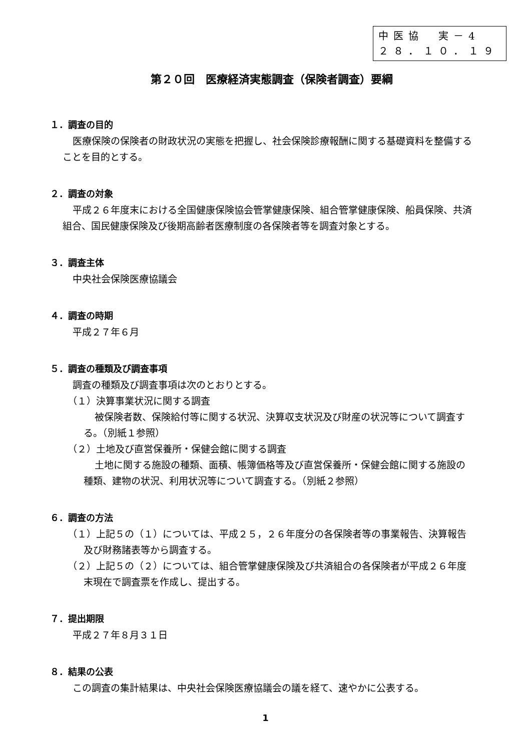中医協　実－4
２８．１０．１９
第２０回　医療経済実態調査（保険者調査）要綱
１．調査の目的
医療保険の保険者の財政状況の実態を把握し、社会保険診療報酬に関する基礎資料を整備することを目的とする。
２．調査の対象
平成２６年度末における全国健康保険協会管掌健康保険、組合管掌健康保険、船員保険、共済組合、国民健康保険及び後期高齢者医療制度の各保険者等を調査対象とする。
３．調査主体
中央社会保険医療協議会
４．調査の時期
平成２７年６月
５．調査の種類及び調査事項
調査の種類及び調査事項は次のとおりとする。
（１）決算事業状況に関する調査
被保険者数、保険給付等に関する状況、決算収支状況及び財産の状況等について調査する。（別紙１参照）
（２）土地及び直営保養所・保健会館に関する調査
土地に関する施設の種類、面積、帳簿価格等及び直営保養所・保健会館に関する施設の種類、建物の状況、利用状況等について調査する。（別紙２参照）
６．調査の方法
（１）上記５の（１）については、平成２５，２６年度分の各保険者等の事業報告、決算報告及び財務諸表等から調査する。
（２）上記５の（２）については、組合管掌健康保険及び共済組合の各保険者が平成２６年度末現在で調査票を作成し、提出する。
７．提出期限
平成２７年８月３１日
８．結果の公表
この調査の集計結果は、中央社会保険医療協議会の議を経て、速やかに公表する。
1